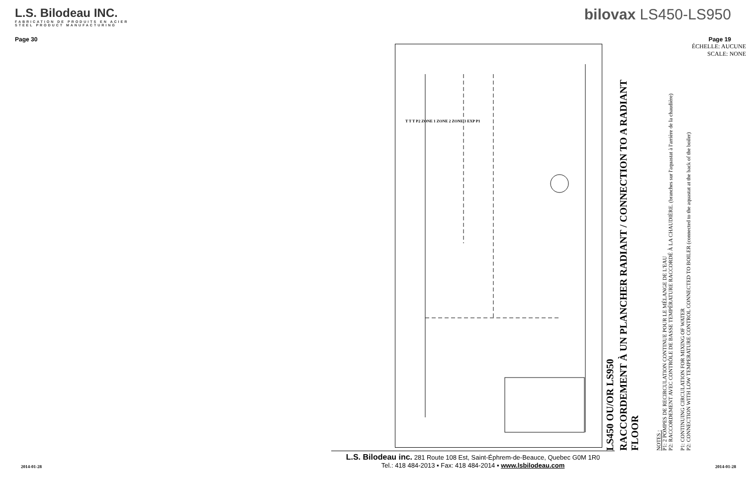L.S. Bilodeau INC.
FABRICATION DE PRODUITS EN ACIER
STEEL PRODUCT MANUFACTURING
bilovax LS450-LS950
Page 30 Page 19
T T T P2 ZONE 1 ZONE 2 ZONE 3 EXP P1
LS450 OU/OR LS950
RACCORDEMENT À UN PLANCHER RADIANT / CONNECTION TO A RADIANT FLOOR
NOTES :
P1: 2 POMPES DE RECIRCULATION CONTINUE POUR LE MÉLANGE DE L'EAU
P2: RACCORDEMENT AVEC CONTRÔLE DE BASSE TEMPÉRATURE RACCORDÉ À LA CHAUDIÈRE. (branches sur l'aquastat à l'arrière de la chaudière)
P1: CONTINUING CIRCULATION FOR MIXING OF WATER
P2: CONNECTION WITH LOW TEMPERATURE CONTROL CONNECTED TO BOILER (connected to the aquastat at the back of the boiler)
ÉCHELLE: AUCUNE
SCALE: NONE
2014-01-28
L.S. Bilodeau inc. 281 Route 108 Est, Saint-Éphrem-de-Beauce, Quebec G0M 1R0
Tel.: 418 484-2013 ▪ Fax: 418 484-2014 ▪ www.lsbilodeau.com
2014-01-28